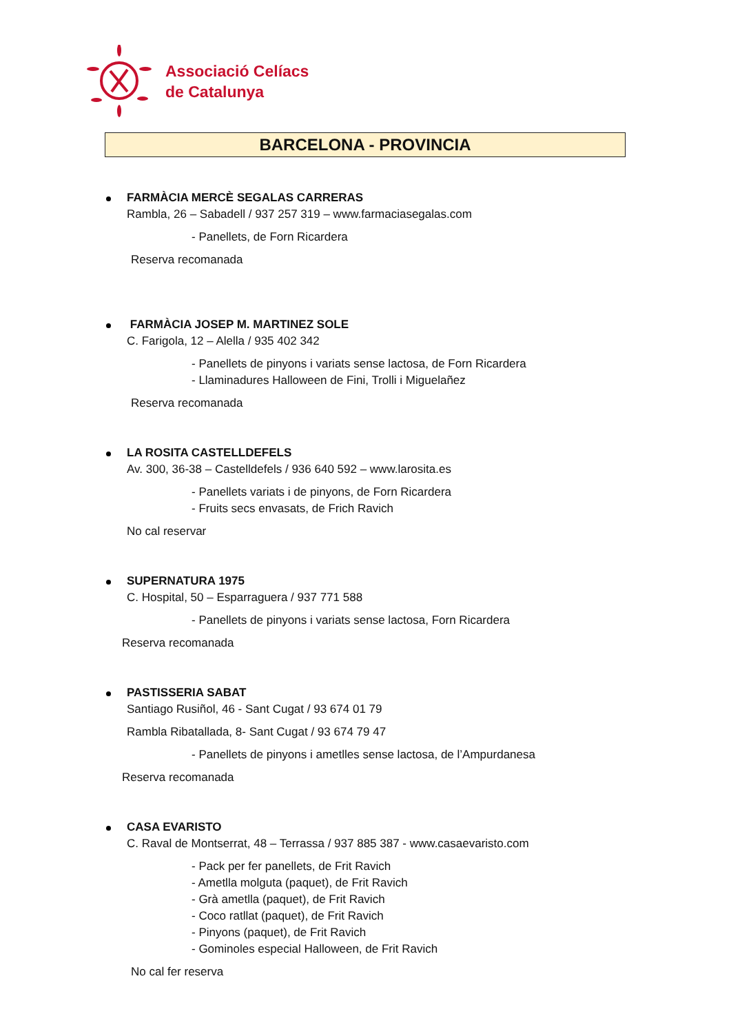Associació Celíacs
de Catalunya
BARCELONA - PROVINCIA
FARMÀCIA MERCÈ SEGALAS CARRERAS
Rambla, 26 – Sabadell / 937 257 319 – www.farmaciasegalas.com
- Panellets, de Forn Ricardera
Reserva recomanada
FARMÀCIA JOSEP M. MARTINEZ SOLE
C. Farigola, 12 – Alella / 935 402 342
- Panellets de pinyons i variats sense lactosa, de Forn Ricardera
- Llaminadures Halloween de Fini, Trolli i Miguelañez
Reserva recomanada
LA ROSITA CASTELLDEFELS
Av. 300, 36-38 – Castelldefels / 936 640 592 – www.larosita.es
- Panellets variats i de pinyons, de Forn Ricardera
- Fruits secs envasats, de Frich Ravich
No cal reservar
SUPERNATURA 1975
C. Hospital, 50 – Esparraguera / 937 771 588
- Panellets de pinyons i variats sense lactosa, Forn Ricardera
Reserva recomanada
PASTISSERIA SABAT
Santiago Rusiñol, 46 - Sant Cugat / 93 674 01 79
Rambla Ribatallada, 8- Sant Cugat / 93 674 79 47
- Panellets de pinyons i ametlles sense lactosa, de l’Ampurdanesa
Reserva recomanada
CASA EVARISTO
C. Raval de Montserrat, 48 – Terrassa / 937 885 387 - www.casaevaristo.com
- Pack per fer panellets, de Frit Ravich
- Ametlla molguta (paquet), de Frit Ravich
- Grà ametlla (paquet), de Frit Ravich
- Coco ratllat (paquet), de Frit Ravich
- Pinyons (paquet), de Frit Ravich
- Gominoles especial Halloween, de Frit Ravich
No cal fer reserva